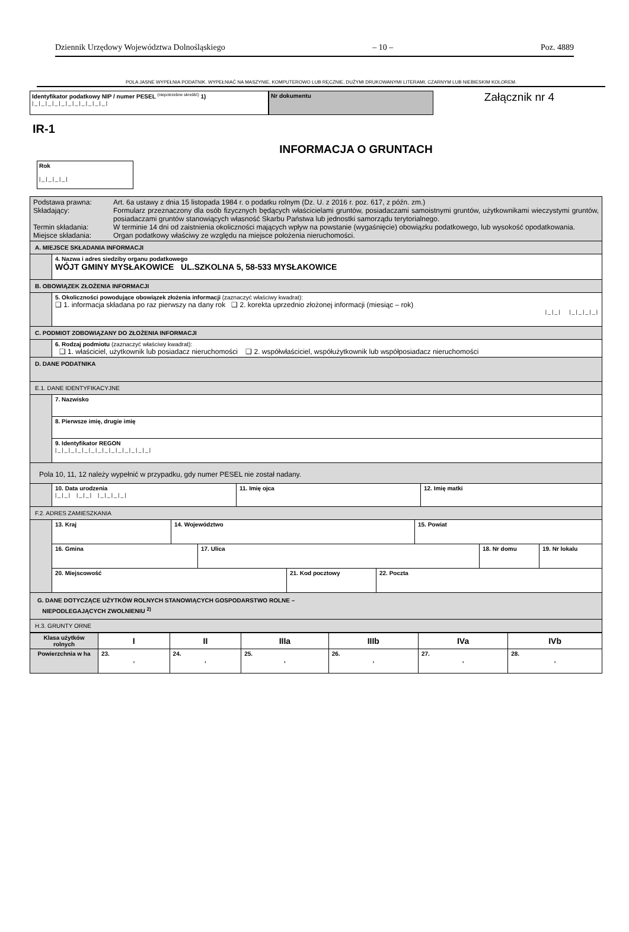Dziennik Urzędowy Województwa Dolnośląskiego – 10 – Poz. 4889
POLA JASNE WYPEŁNIA PODATNIK. WYPEŁNIAĆ NA MASZYNIE, KOMPUTEROWO LUB RĘCZNIE, DUŻYMI DRUKOWANYMI LITERAMI, CZARNYM LUB NIEBIESKIM KOLOREM.
Identyfikator podatkowy NIP / numer PESEL <sup>(niepotrzebne skreślić)</sup> 1)
|_|_|_|_|_|_|_|_|_|_|_|
Nr dokumentu
Załącznik nr 4
IR-1
INFORMACJA O GRUNTACH
Rok
|_|_|_|_|
| / Podstawa prawna: / Art. 6a ustawy z dnia 15 listopada 1984 r. o podatku rolnym (Dz. U. z 2016 r. poz. 617, z późn. zm.) / / Składający: / Formularz przeznaczony dla osób fizycznych będących właścicielami gruntów, posiadaczami samoistnymi gruntów, użytkownikami wieczystymi gruntów, posiadaczami gruntów stanowiących własność Skarbu Państwa lub jednostki samorządu terytorialnego. / / Termin składania: / W terminie 14 dni od zaistnienia okoliczności mających wpływ na powstanie (wygaśnięcie) obowiązku podatkowego, lub wysokość opodatkowania. / / Miejsce składania: / Organ podatkowy właściwy ze względu na miejsce położenia nieruchomości. / | |
| A. MIEJSCE SKŁADANIA INFORMACJI | |
| | 4. Nazwa i adres siedziby organu podatkowego WÓJT GMINY MYSŁAKOWICE UL.SZKOLNA 5, 58-533 MYSŁAKOWICE |
| B. OBOWIĄZEK ZŁOŻENIA INFORMACJI | |
| | 5. Okoliczności powodujące obowiązek złożenia informacji (zaznaczyć właściwy kwadrat): ❑ 1. informacja składana po raz pierwszy na dany rok ❑ 2. korekta uprzednio złożonej informacji (miesiąc – rok) /_/_/ /_/_/_/_/ |
| C. PODMIOT ZOBOWIĄZANY DO ZŁOŻENIA INFORMACJI | |
| | 6. Rodzaj podmiotu (zaznaczyć właściwy kwadrat): ❑ 1. właściciel, użytkownik lub posiadacz nieruchomości ❑ 2. współwłaściciel, współużytkownik lub współposiadacz nieruchomości |
| D. DANE PODATNIKA | |
| E.1. DANE IDENTYFIKACYJNE | |
| | 7. Nazwisko |
| | 8. Pierwsze imię, drugie imię |
| | 9. Identyfikator REGON /_/_/_/_/_/_/_/_/_/_/_/_/_/_/ |
| Pola 10, 11, 12 należy wypełnić w przypadku, gdy numer PESEL nie został nadany. | |
| | / 10. Data urodzenia /_/_/ /_/_/ /_/_/_/_/ / 11. Imię ojca / 12. Imię matki / |
| F.2. ADRES ZAMIESZKANIA | |
| | / 13. Kraj / 14. Województwo / 15. Powiat / / 16. Gmina / 17. Ulica / 18. Nr domu / 19. Nr lokalu / / 20. Miejscowość / 21. Kod pocztowy / 22. Poczta / |
| G. DANE DOTYCZĄCE UŻYTKÓW ROLNYCH STANOWIĄCYCH GOSPODARSTWO ROLNE – NIEPODLEGAJĄCYCH ZWOLNIENIU <sup>2)</sup> | |
| H.3. GRUNTY ORNE | |
| Klasa użytków rolnych | I | II | IIIa | IIIb | IVa | IVb |
| Powierzchnia w ha | 23. , | 24. , | 25. , | 26. , | 27. , | 28. , |